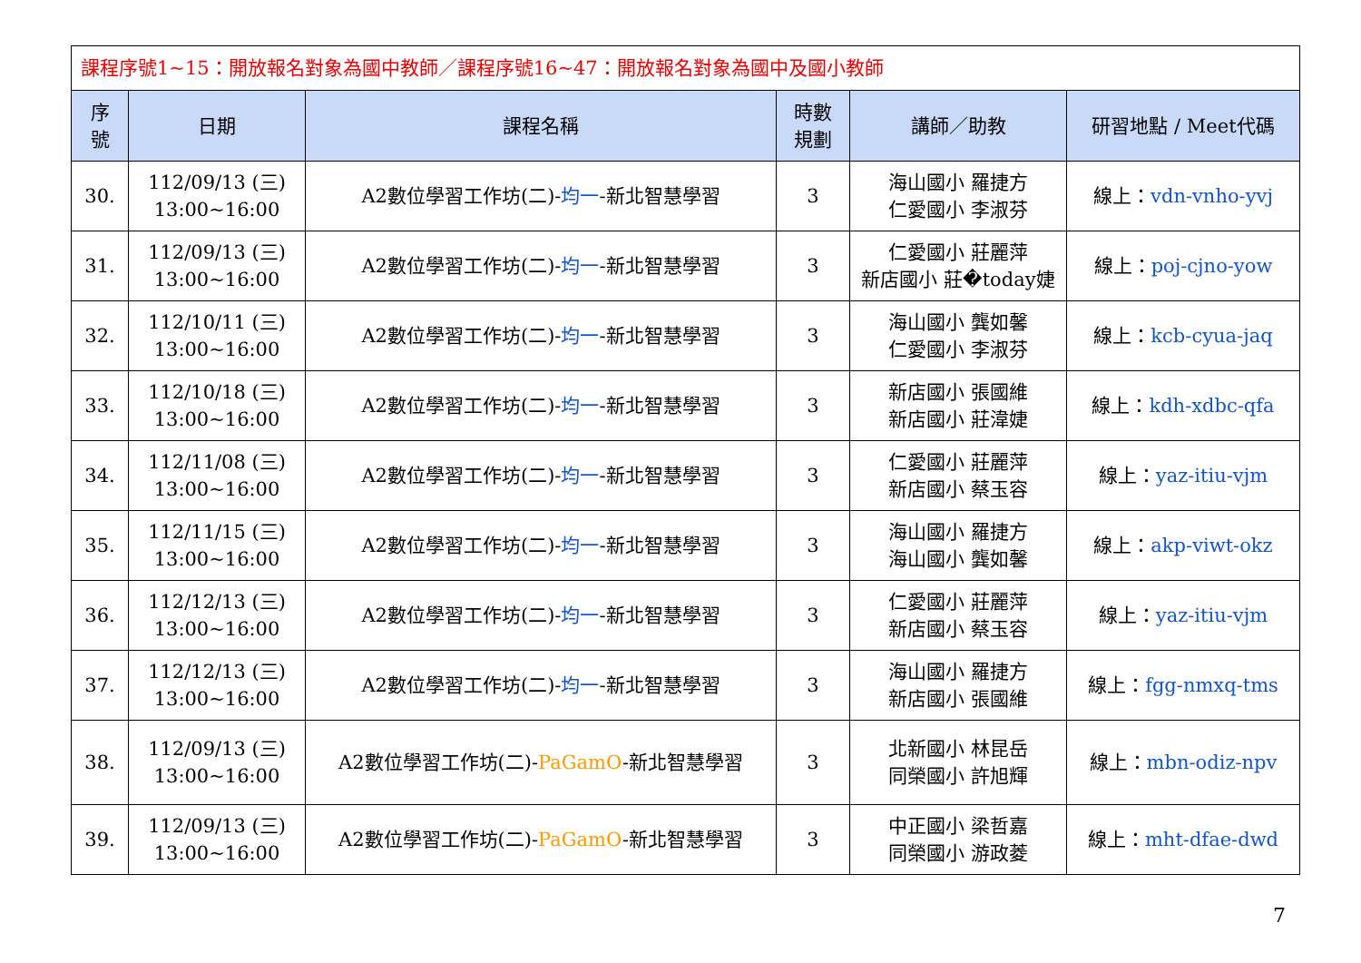| 課程序號1~15：開放報名對象為國中教師／課程序號16~47：開放報名對象為國中及國小教師 | | | | | |
| 序 號 | 日期 | 課程名稱 | 時數 規劃 | 講師／助教 | 研習地點 / Meet代碼 |
| 30. | 112/09/13 (三) 13:00~16:00 | A2數位學習工作坊(二)- 均一 -新北智慧學習 | 3 | 海山國小 羅捷方 仁愛國小 李淑芬 | 線上： vdn-vnho-yvj |
| 31. | 112/09/13 (三) 13:00~16:00 | A2數位學習工作坊(二)- 均一 -新北智慧學習 | 3 | 仁愛國小 莊麗萍 新店國小 莊�today婕 | 線上： poj-cjno-yow |
| 32. | 112/10/11 (三) 13:00~16:00 | A2數位學習工作坊(二)- 均一 -新北智慧學習 | 3 | 海山國小 龔如馨 仁愛國小 李淑芬 | 線上： kcb-cyua-jaq |
| 33. | 112/10/18 (三) 13:00~16:00 | A2數位學習工作坊(二)- 均一 -新北智慧學習 | 3 | 新店國小 張國維 新店國小 莊湋婕 | 線上： kdh-xdbc-qfa |
| 34. | 112/11/08 (三) 13:00~16:00 | A2數位學習工作坊(二)- 均一 -新北智慧學習 | 3 | 仁愛國小 莊麗萍 新店國小 蔡玉容 | 線上： yaz-itiu-vjm |
| 35. | 112/11/15 (三) 13:00~16:00 | A2數位學習工作坊(二)- 均一 -新北智慧學習 | 3 | 海山國小 羅捷方 海山國小 龔如馨 | 線上： akp-viwt-okz |
| 36. | 112/12/13 (三) 13:00~16:00 | A2數位學習工作坊(二)- 均一 -新北智慧學習 | 3 | 仁愛國小 莊麗萍 新店國小 蔡玉容 | 線上： yaz-itiu-vjm |
| 37. | 112/12/13 (三) 13:00~16:00 | A2數位學習工作坊(二)- 均一 -新北智慧學習 | 3 | 海山國小 羅捷方 新店國小 張國維 | 線上： fgg-nmxq-tms |
| 38. | 112/09/13 (三) 13:00~16:00 | A2數位學習工作坊(二)- PaGamO -新北智慧學習 | 3 | 北新國小 林昆岳 同榮國小 許旭輝 | 線上： mbn-odiz-npv |
| 39. | 112/09/13 (三) 13:00~16:00 | A2數位學習工作坊(二)- PaGamO -新北智慧學習 | 3 | 中正國小 梁哲嘉 同榮國小 游政菱 | 線上： mht-dfae-dwd |
7